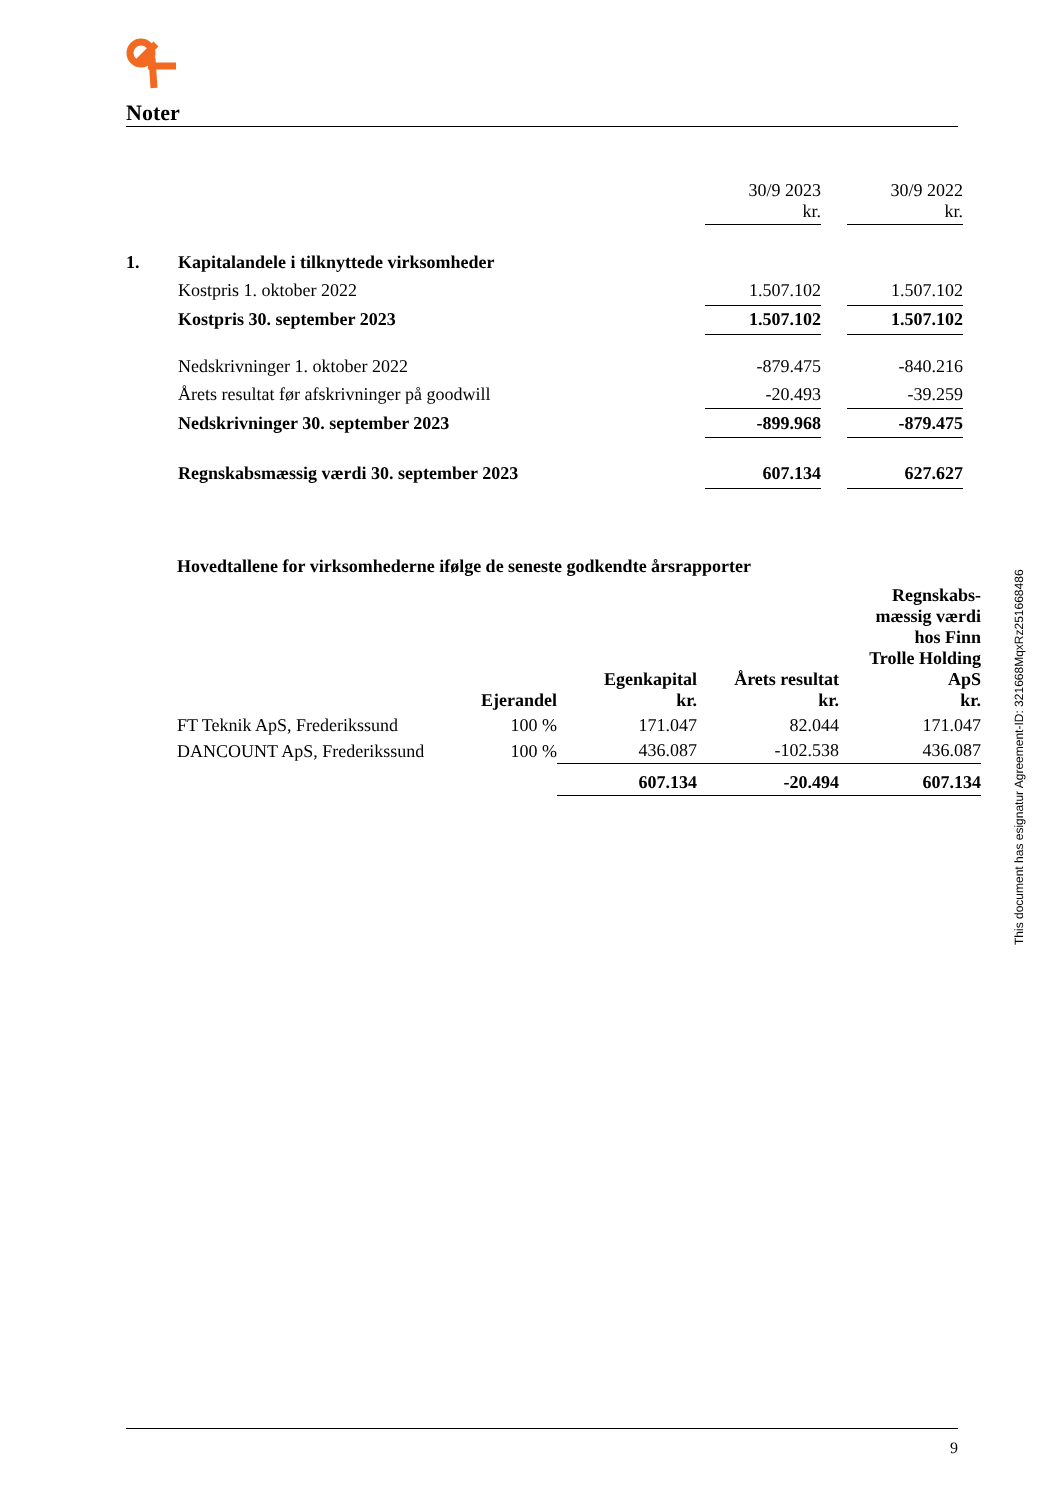Noter
| | | 30/9 2023 kr. | | 30/9 2022 kr. |
| 1. | Kapitalandele i tilknyttede virksomheder | | | |
| | Kostpris 1. oktober 2022 | 1.507.102 | | 1.507.102 |
| | Kostpris 30. september 2023 | 1.507.102 | | 1.507.102 |
| | Nedskrivninger 1. oktober 2022 | -879.475 | | -840.216 |
| | Årets resultat før afskrivninger på goodwill | -20.493 | | -39.259 |
| | Nedskrivninger 30. september 2023 | -899.968 | | -879.475 |
| | Regnskabsmæssig værdi 30. september 2023 | 607.134 | | 627.627 |
| Hovedtallene for virksomhederne ifølge de seneste godkendte årsrapporter | | | | |
| --- | --- | --- | --- | --- |
| | Ejerandel | Egenkapital kr. | Årets resultat kr. | Regnskabs- mæssig værdi hos Finn Trolle Holding ApS kr. |
| FT Teknik ApS, Frederikssund | 100 % | 171.047 | 82.044 | 171.047 |
| DANCOUNT ApS, Frederikssund | 100 % | 436.087 | -102.538 | 436.087 |
| | | 607.134 | -20.494 | 607.134 |
This document has esignatur Agreement-ID: 321668MqxRz251668486
9